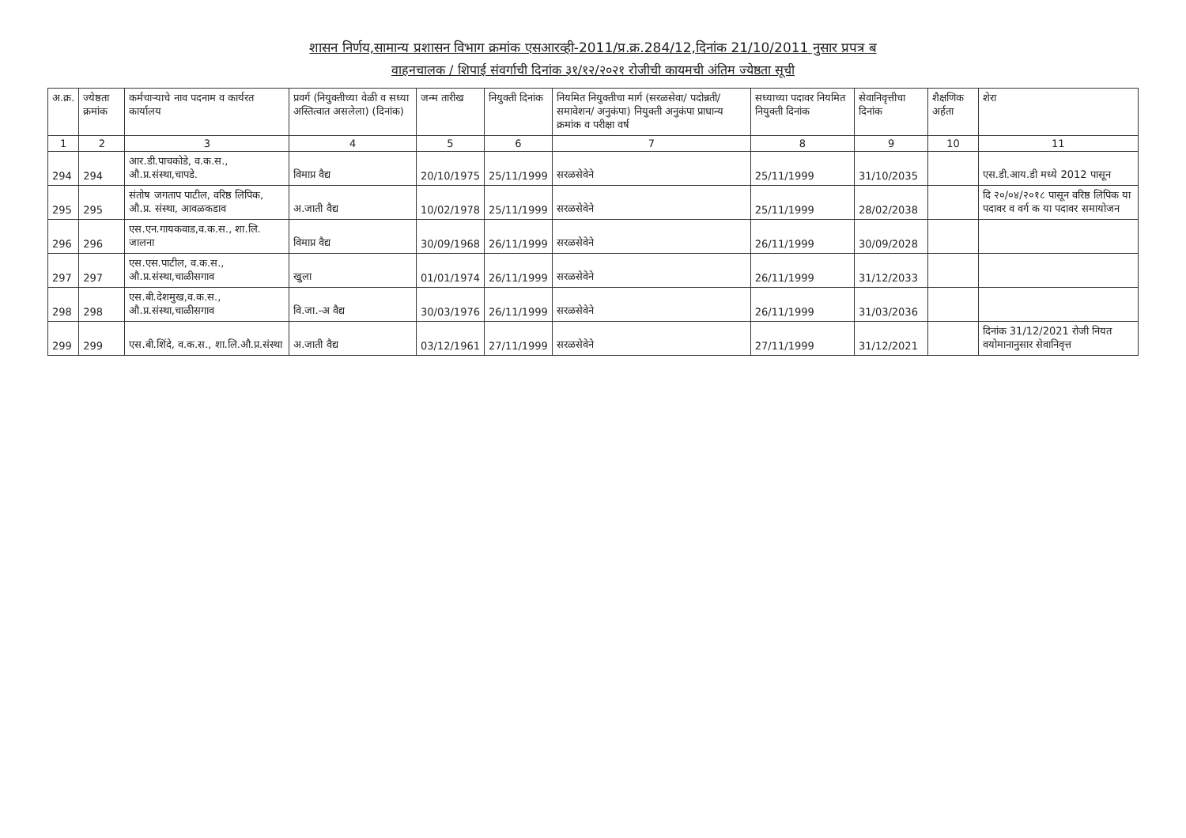शासन निर्णय,सामान्य प्रशासन विभाग क्रमांक एसआरव्ही-2011/प्र.क्र.284/12,दिनांक 21/10/2011 नुसार प्रपत्र ब
वाहनचालक / शिपाई संवर्गाची दिनांक ३१/१२/२०२१ रोजीची कायमची अंतिम ज्येष्ठता सूची
| अ.क्र. | ज्येष्ठता क्रमांक | कर्मचाऱ्याचे नाव पदनाम व कार्यरत कार्यालय | प्रवर्ग (नियुक्तीच्या वेळी व सध्या अस्तित्वात असलेला) (दिनांक) | जन्म तारीख | नियुक्ती दिनांक | नियमित नियुक्तीचा मार्ग (सरळसेवा/ पदोन्नती/ समावेशन/ अनुकंपा) नियुक्ती अनुकंपा प्राधान्य क्रमांक व परीक्षा वर्ष | सध्याच्या पदावर नियमित नियुक्ती दिनांक | सेवानिवृत्तीचा दिनांक | शैक्षणिक अर्हता | शेरा |
| --- | --- | --- | --- | --- | --- | --- | --- | --- | --- | --- |
| 1 | 2 | 3 | 4 | 5 | 6 | 7 | 8 | 9 | 10 | 11 |
| 294 | 294 | आर.डी.पाचकोडे, व.क.स., औ.प्र.संस्था,चापडे. | विमाप्र वैद्य | 20/10/1975 | 25/11/1999 | सरळसेवेने | 25/11/1999 | 31/10/2035 | | एस.डी.आय.डी मध्ये 2012 पासून |
| 295 | 295 | संतोष जगताप पाटील, वरिष्ठ लिपिक, औ.प्र. संस्था, आवळकडाव | अ.जाती वैद्य | 10/02/1978 | 25/11/1999 | सरळसेवेने | 25/11/1999 | 28/02/2038 | | दि २०/०४/२०१८ पासून वरिष्ठ लिपिक या पदावर व वर्ग क या पदावर समायोजन |
| 296 | 296 | एस.एन.गायकवाड,व.क.स., शा.लि. जालना | विमाप्र वैद्य | 30/09/1968 | 26/11/1999 | सरळसेवेने | 26/11/1999 | 30/09/2028 | | |
| 297 | 297 | एस.एस.पाटील, व.क.स., औ.प्र.संस्था,चाळीसगाव | खुला | 01/01/1974 | 26/11/1999 | सरळसेवेने | 26/11/1999 | 31/12/2033 | | |
| 298 | 298 | एस.बी.देशमुख,व.क.स., औ.प्र.संस्था,चाळीसगाव | वि.जा.-अ वैद्य | 30/03/1976 | 26/11/1999 | सरळसेवेने | 26/11/1999 | 31/03/2036 | | |
| 299 | 299 | एस.बी.शिंदे, व.क.स., शा.लि.औ.प्र.संस्था | अ.जाती वैद्य | 03/12/1961 | 27/11/1999 | सरळसेवेने | 27/11/1999 | 31/12/2021 | | दिनांक 31/12/2021 रोजी नियत वयोमानानुसार सेवानिवृत्त |